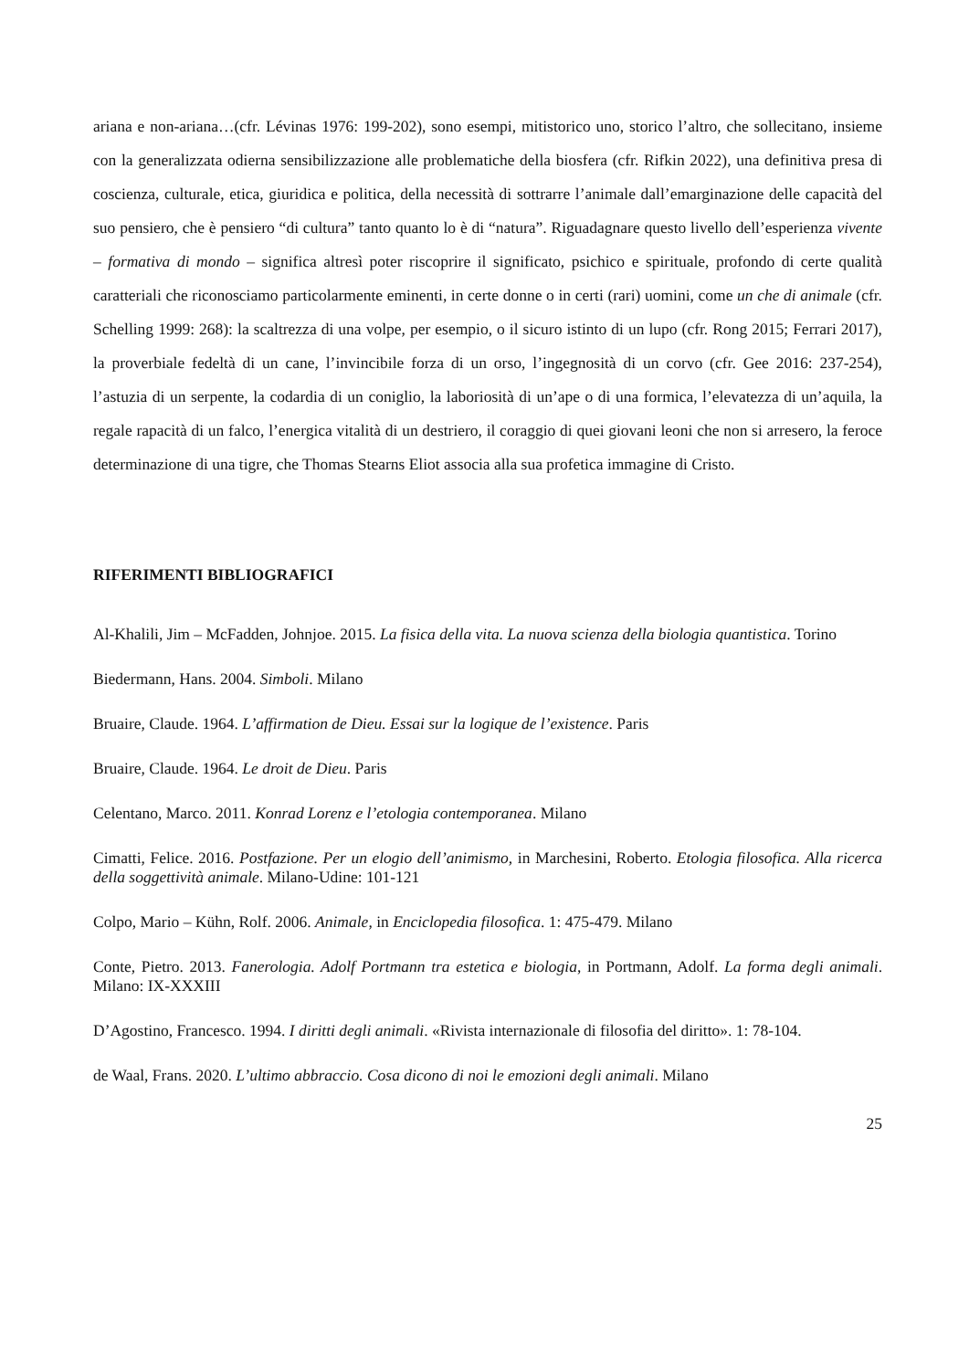ariana e non-ariana…(cfr. Lévinas 1976: 199-202), sono esempi, mitistorico uno, storico l’altro, che sollecitano, insieme con la generalizzata odierna sensibilizzazione alle problematiche della biosfera (cfr. Rifkin 2022), una definitiva presa di coscienza, culturale, etica, giuridica e politica, della necessità di sottrarre l’animale dall’emarginazione delle capacità del suo pensiero, che è pensiero “di cultura” tanto quanto lo è di “natura”. Riguadagnare questo livello dell’esperienza vivente – formativa di mondo – significa altresì poter riscoprire il significato, psichico e spirituale, profondo di certe qualità caratteriali che riconosciamo particolarmente eminenti, in certe donne o in certi (rari) uomini, come un che di animale (cfr. Schelling 1999: 268): la scaltrezza di una volpe, per esempio, o il sicuro istinto di un lupo (cfr. Rong 2015; Ferrari 2017), la proverbiale fedeltà di un cane, l’invincibile forza di un orso, l’ingegnosità di un corvo (cfr. Gee 2016: 237-254), l’astuzia di un serpente, la codardia di un coniglio, la laboriosità di un’ape o di una formica, l’elevatezza di un’aquila, la regale rapacità di un falco, l’energica vitalità di un destriero, il coraggio di quei giovani leoni che non si arresero, la feroce determinazione di una tigre, che Thomas Stearns Eliot associa alla sua profetica immagine di Cristo.
RIFERIMENTI BIBLIOGRAFICI
Al-Khalili, Jim – McFadden, Johnjoe. 2015. La fisica della vita. La nuova scienza della biologia quantistica. Torino
Biedermann, Hans. 2004. Simboli. Milano
Bruaire, Claude. 1964. L’affirmation de Dieu. Essai sur la logique de l’existence. Paris
Bruaire, Claude. 1964. Le droit de Dieu. Paris
Celentano, Marco. 2011. Konrad Lorenz e l’etologia contemporanea. Milano
Cimatti, Felice. 2016. Postfazione. Per un elogio dell’animismo, in Marchesini, Roberto. Etologia filosofica. Alla ricerca della soggettività animale. Milano-Udine: 101-121
Colpo, Mario – Kühn, Rolf. 2006. Animale, in Enciclopedia filosofica. 1: 475-479. Milano
Conte, Pietro. 2013. Fanerologia. Adolf Portmann tra estetica e biologia, in Portmann, Adolf. La forma degli animali. Milano: IX-XXXIII
D’Agostino, Francesco. 1994. I diritti degli animali. «Rivista internazionale di filosofia del diritto». 1: 78-104.
de Waal, Frans. 2020. L’ultimo abbraccio. Cosa dicono di noi le emozioni degli animali. Milano
25